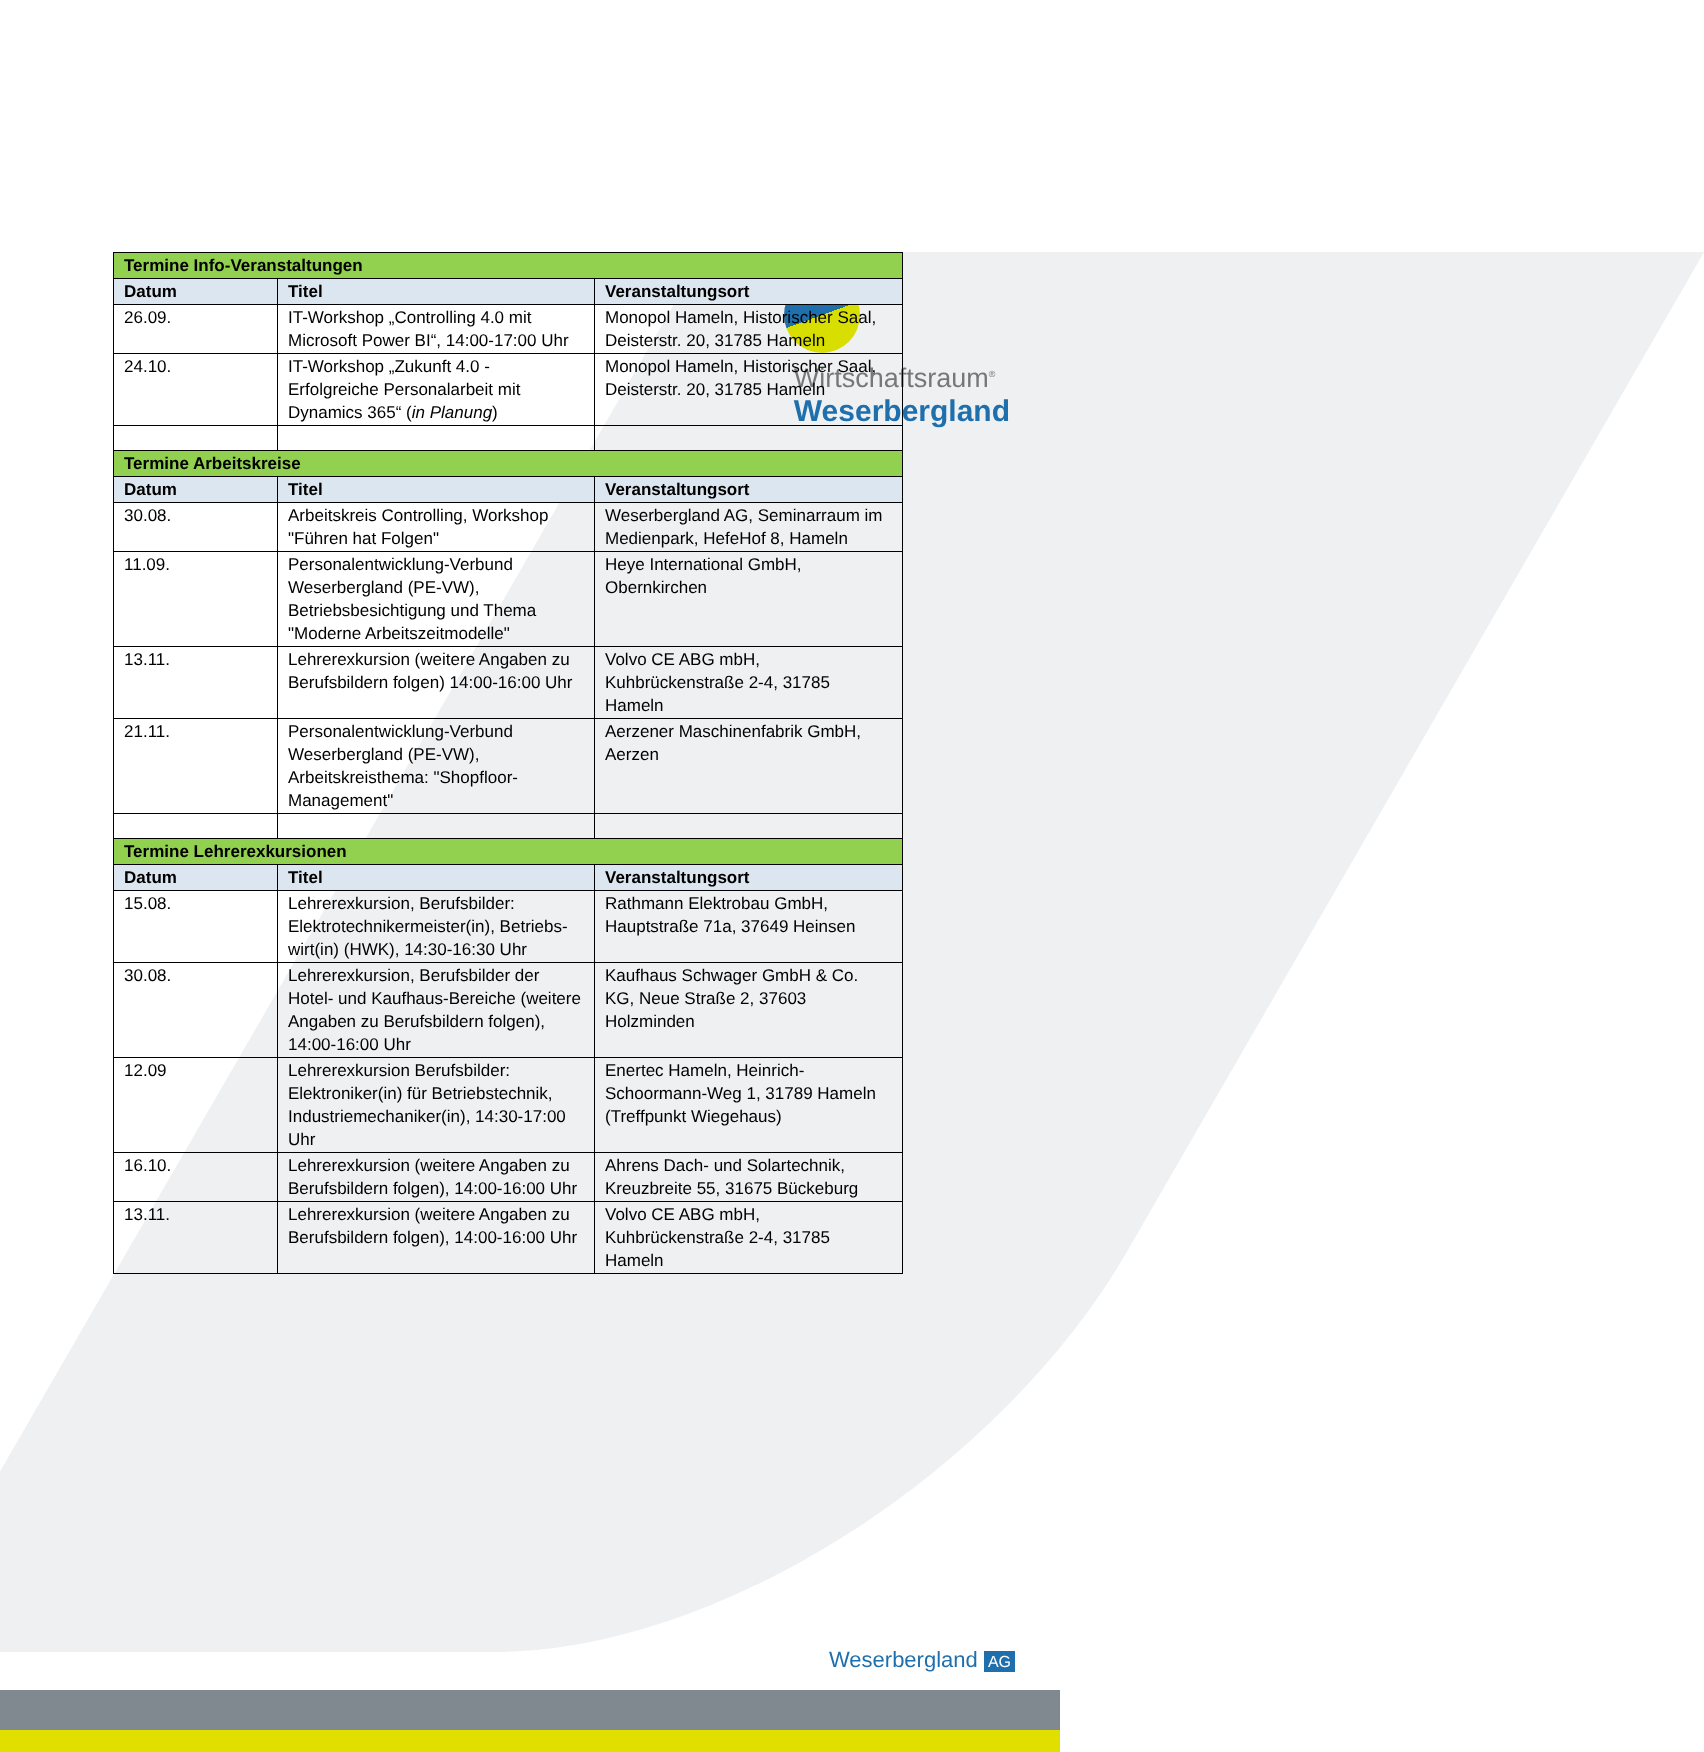Wirtschaftsraum<sup>®</sup>
Weserbergland
| Termine Info-Veranstaltungen | | |
| Datum | Titel | Veranstaltungsort |
| 26.09. | IT-Workshop „Controlling 4.0 mit Microsoft Power BI“, 14:00-17:00 Uhr | Monopol Hameln, Historischer Saal, Deisterstr. 20, 31785 Hameln |
| 24.10. | IT-Workshop „Zukunft 4.0 - Erfolgreiche Personalarbeit mit Dynamics 365“ ( in Planung ) | Monopol Hameln, Historischer Saal, Deisterstr. 20, 31785 Hameln |
| Termine Arbeitskreise | | |
| Datum | Titel | Veranstaltungsort |
| 30.08. | Arbeitskreis Controlling, Workshop "Führen hat Folgen" | Weserbergland AG, Seminarraum im Medienpark, HefeHof 8, Hameln |
| 11.09. | Personalentwicklung-Verbund Weserbergland (PE-VW), Betriebsbesichtigung und Thema "Moderne Arbeitszeitmodelle" | Heye International GmbH, Obernkirchen |
| 13.11. | Lehrerexkursion (weitere Angaben zu Berufsbildern folgen) 14:00-16:00 Uhr | Volvo CE ABG mbH, Kuhbrückenstraße 2-4, 31785 Hameln |
| 21.11. | Personalentwicklung-Verbund Weserbergland (PE-VW), Arbeitskreisthema: "Shopfloor-Management" | Aerzener Maschinenfabrik GmbH, Aerzen |
| Termine Lehrerexkursionen | | |
| Datum | Titel | Veranstaltungsort |
| 15.08. | Lehrerexkursion, Berufsbilder: Elektrotechnikermeister(in), Betriebs-wirt(in) (HWK), 14:30-16:30 Uhr | Rathmann Elektrobau GmbH, Hauptstraße 71a, 37649 Heinsen |
| 30.08. | Lehrerexkursion, Berufsbilder der Hotel- und Kaufhaus-Bereiche (weitere Angaben zu Berufsbildern folgen), 14:00-16:00 Uhr | Kaufhaus Schwager GmbH & Co. KG, Neue Straße 2, 37603 Holzminden |
| 12.09 | Lehrerexkursion Berufsbilder: Elektroniker(in) für Betriebstechnik, Industriemechaniker(in), 14:30-17:00 Uhr | Enertec Hameln, Heinrich-Schoormann-Weg 1, 31789 Hameln (Treffpunkt Wiegehaus) |
| 16.10. | Lehrerexkursion (weitere Angaben zu Berufsbildern folgen), 14:00-16:00 Uhr | Ahrens Dach- und Solartechnik, Kreuzbreite 55, 31675 Bückeburg |
| 13.11. | Lehrerexkursion (weitere Angaben zu Berufsbildern folgen), 14:00-16:00 Uhr | Volvo CE ABG mbH, Kuhbrückenstraße 2-4, 31785 Hameln |
Weserbergland AG